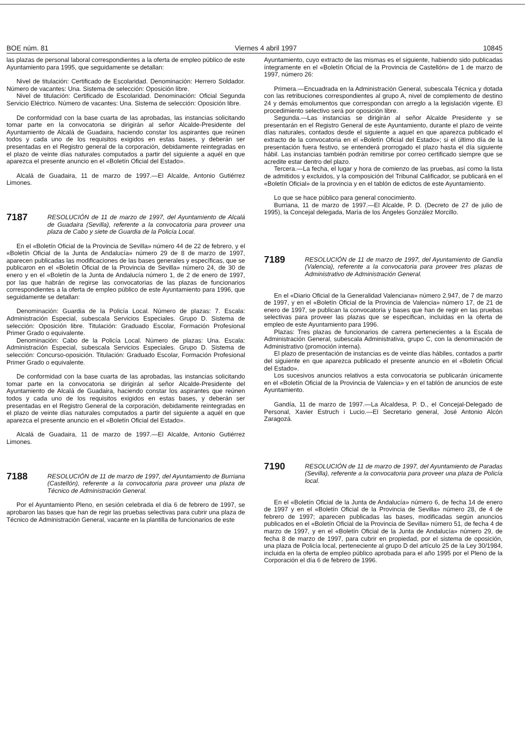BOE núm. 81 Viernes 4 abril 1997 10845
las plazas de personal laboral correspondientes a la oferta de empleo público de este Ayuntamiento para 1995, que seguidamente se detallan:
Nivel de titulación: Certificado de Escolaridad. Denominación: Herrero Soldador. Número de vacantes: Una. Sistema de selección: Oposición libre.
Nivel de titulación: Certificado de Escolaridad. Denominación: Oficial Segunda Servicio Eléctrico. Número de vacantes: Una. Sistema de selección: Oposición libre.
De conformidad con la base cuarta de las aprobadas, las instancias solicitando tomar parte en la convocatoria se dirigirán al señor Alcalde-Presidente del Ayuntamiento de Alcalá de Guadaira, haciendo constar los aspirantes que reúnen todos y cada uno de los requisitos exigidos en estas bases, y deberán ser presentadas en el Registro general de la corporación, debidamente reintegradas en el plazo de veinte días naturales computados a partir del siguiente a aquél en que aparezca el presente anuncio en el «Boletín Oficial del Estado».
Alcalá de Guadaira, 11 de marzo de 1997.—El Alcalde, Antonio Gutiérrez Limones.
7187 RESOLUCIÓN de 11 de marzo de 1997, del Ayuntamiento de Alcalá de Guadaira (Sevilla), referente a la convocatoria para proveer una plaza de Cabo y siete de Guardia de la Policía Local.
En el «Boletín Oficial de la Provincia de Sevilla» número 44 de 22 de febrero, y el «Boletín Oficial de la Junta de Andalucía» número 29 de 8 de marzo de 1997, aparecen publicadas las modificaciones de las bases generales y específicas, que se publicaron en el «Boletín Oficial de la Provincia de Sevilla» número 24, de 30 de enero y en el «Boletín de la Junta de Andalucía número 1, de 2 de enero de 1997, por las que habrán de regirse las convocatorias de las plazas de funcionarios correspondientes a la oferta de empleo público de este Ayuntamiento para 1996, que seguidamente se detallan:
Denominación: Guardia de la Policía Local. Número de plazas: 7. Escala: Administración Especial, subescala Servicios Especiales. Grupo D. Sistema de selección: Oposición libre. Titulación: Graduado Escolar, Formación Profesional Primer Grado o equivalente.
Denominación: Cabo de la Policía Local. Número de plazas: Una. Escala: Administración Especial, subescala Servicios Especiales. Grupo D. Sistema de selección: Concurso-oposición. Titulación: Graduado Escolar, Formación Profesional Primer Grado o equivalente.
De conformidad con la base cuarta de las aprobadas, las instancias solicitando tomar parte en la convocatoria se dirigirán al señor Alcalde-Presidente del Ayuntamiento de Alcalá de Guadaira, haciendo constar los aspirantes que reúnen todos y cada uno de los requisitos exigidos en estas bases, y deberán ser presentadas en el Registro General de la corporación, debidamente reintegradas en el plazo de veinte días naturales computados a partir del siguiente a aquél en que aparezca el presente anuncio en el «Boletín Oficial del Estado».
Alcalá de Guadaira, 11 de marzo de 1997.—El Alcalde, Antonio Gutiérrez Limones.
7188 RESOLUCIÓN de 11 de marzo de 1997, del Ayuntamiento de Burriana (Castellón), referente a la convocatoria para proveer una plaza de Técnico de Administración General.
Por el Ayuntamiento Pleno, en sesión celebrada el día 6 de febrero de 1997, se aprobaron las bases que han de regir las pruebas selectivas para cubrir una plaza de Técnico de Administración General, vacante en la plantilla de funcionarios de este
Ayuntamiento, cuyo extracto de las mismas es el siguiente, habiendo sido publicadas íntegramente en el «Boletín Oficial de la Provincia de Castellón» de 1 de marzo de 1997, número 26:
Primera.—Encuadrada en la Administración General, subescala Técnica y dotada con las retribuciones correspondientes al grupo A, nivel de complemento de destino 24 y demás emolumentos que correspondan con arreglo a la legislación vigente. El procedimiento selectivo será por oposición libre.
Segunda.—Las instancias se dirigirán al señor Alcalde Presidente y se presentarán en el Registro General de este Ayuntamiento, durante el plazo de veinte días naturales, contados desde el siguiente a aquel en que aparezca publicado el extracto de la convocatoria en el «Boletín Oficial del Estado»; si el último día de la presentación fuera festivo, se entenderá prorrogado el plazo hasta el día siguiente hábil. Las instancias también podrán remitirse por correo certificado siempre que se acredite estar dentro del plazo.
Tercera.—La fecha, el lugar y hora de comienzo de las pruebas, así como la lista de admitidos y excluidos, y la composición del Tribunal Calificador, se publicará en el «Boletín Oficial» de la provincia y en el tablón de edictos de este Ayuntamiento.
Lo que se hace público para general conocimiento.
Burriana, 11 de marzo de 1997.—El Alcalde, P. D. (Decreto de 27 de julio de 1995), la Concejal delegada, María de los Ángeles González Morcillo.
7189 RESOLUCIÓN de 11 de marzo de 1997, del Ayuntamiento de Gandía (Valencia), referente a la convocatoria para proveer tres plazas de Administrativo de Administración General.
En el «Diario Oficial de la Generalidad Valenciana» número 2.947, de 7 de marzo de 1997, y en el «Boletín Oficial de la Provincia de Valencia» número 17, de 21 de enero de 1997, se publican la convocatoria y bases que han de regir en las pruebas selectivas para proveer las plazas que se especifican, incluidas en la oferta de empleo de este Ayuntamiento para 1996.
Plazas: Tres plazas de funcionarios de carrera pertenecientes a la Escala de Administración General, subescala Administrativa, grupo C, con la denominación de Administrativo (promoción interna).
El plazo de presentación de instancias es de veinte días hábiles, contados a partir del siguiente en que aparezca publicado el presente anuncio en el «Boletín Oficial del Estado».
Los sucesivos anuncios relativos a esta convocatoria se publicarán únicamente en el «Boletín Oficial de la Provincia de Valencia» y en el tablón de anuncios de este Ayuntamiento.
Gandía, 11 de marzo de 1997.—La Alcaldesa, P. D., el Concejal-Delegado de Personal, Xavier Estruch i Lucio.—El Secretario general, José Antonio Alcón Zaragozá.
7190 RESOLUCIÓN de 11 de marzo de 1997, del Ayuntamiento de Paradas (Sevilla), referente a la convocatoria para proveer una plaza de Policía local.
En el «Boletín Oficial de la Junta de Andalucía» número 6, de fecha 14 de enero de 1997 y en el «Boletín Oficial de la Provincia de Sevilla» número 28, de 4 de febrero de 1997; aparecen publicadas las bases, modificadas según anuncios publicados en el «Boletín Oficial de la Provincia de Sevilla» número 51, de fecha 4 de marzo de 1997, y en el «Boletín Oficial de la Junta de Andalucía» número 29, de fecha 8 de marzo de 1997, para cubrir en propiedad, por el sistema de oposición, una plaza de Policía local, perteneciente al grupo D del artículo 25 de la Ley 30/1984, incluida en la oferta de empleo público aprobada para el año 1995 por el Pleno de la Corporación el día 6 de febrero de 1996.